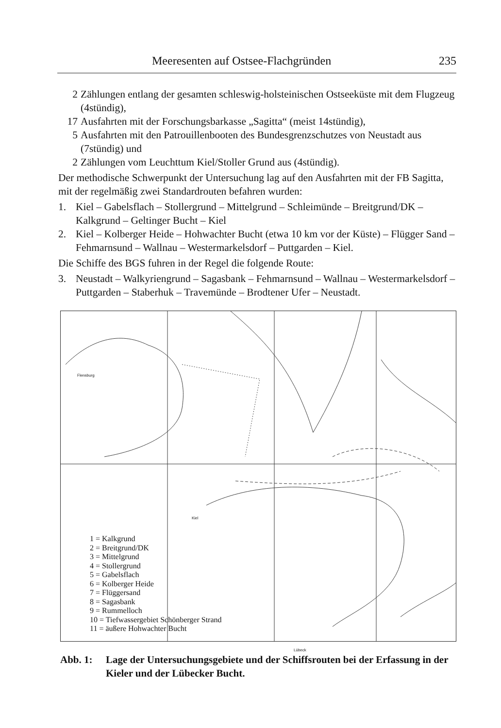Meeresenten auf Ostsee-Flachgründen 235
2 Zählungen entlang der gesamten schleswig-holsteinischen Ostseeküste mit dem Flugzeug (4stündig),
17 Ausfahrten mit der Forschungsbarkasse „Sagitta“ (meist 14stündig),
5 Ausfahrten mit den Patrouillenbooten des Bundesgrenzschutzes von Neustadt aus (7stündig) und
2 Zählungen vom Leuchttum Kiel/Stoller Grund aus (4stündig).
Der methodische Schwerpunkt der Untersuchung lag auf den Ausfahrten mit der FB Sagitta, mit der regelmäßig zwei Standardrouten befahren wurden:
1. Kiel – Gabelsflach – Stollergrund – Mittelgrund – Schleimünde – Breitgrund/DK – Kalkgrund – Geltinger Bucht – Kiel
2. Kiel – Kolberger Heide – Hohwachter Bucht (etwa 10 km vor der Küste) – Flügger Sand – Fehmarnsund – Wallnau – Westermarkelsdorf – Puttgarden – Kiel.
Die Schiffe des BGS fuhren in der Regel die folgende Route:
3. Neustadt – Walkyriengrund – Sagasbank – Fehmarnsund – Wallnau – Westermarkelsdorf – Puttgarden – Staberhuk – Travemünde – Brodtener Ufer – Neustadt.
Flensburg
Kiel
Lübeck
1 = Kalkgrund
2 = Breitgrund/DK
3 = Mittelgrund
4 = Stollergrund
5 = Gabelsflach
6 = Kolberger Heide
7 = Flüggersand
8 = Sagasbank
9 = Rummelloch
10 = Tiefwassergebiet Schönberger Strand
11 = äußere Hohwachter Bucht
Abb. 1: Lage der Untersuchungsgebiete und der Schiffsrouten bei der Erfassung in der Kieler und der Lübecker Bucht.